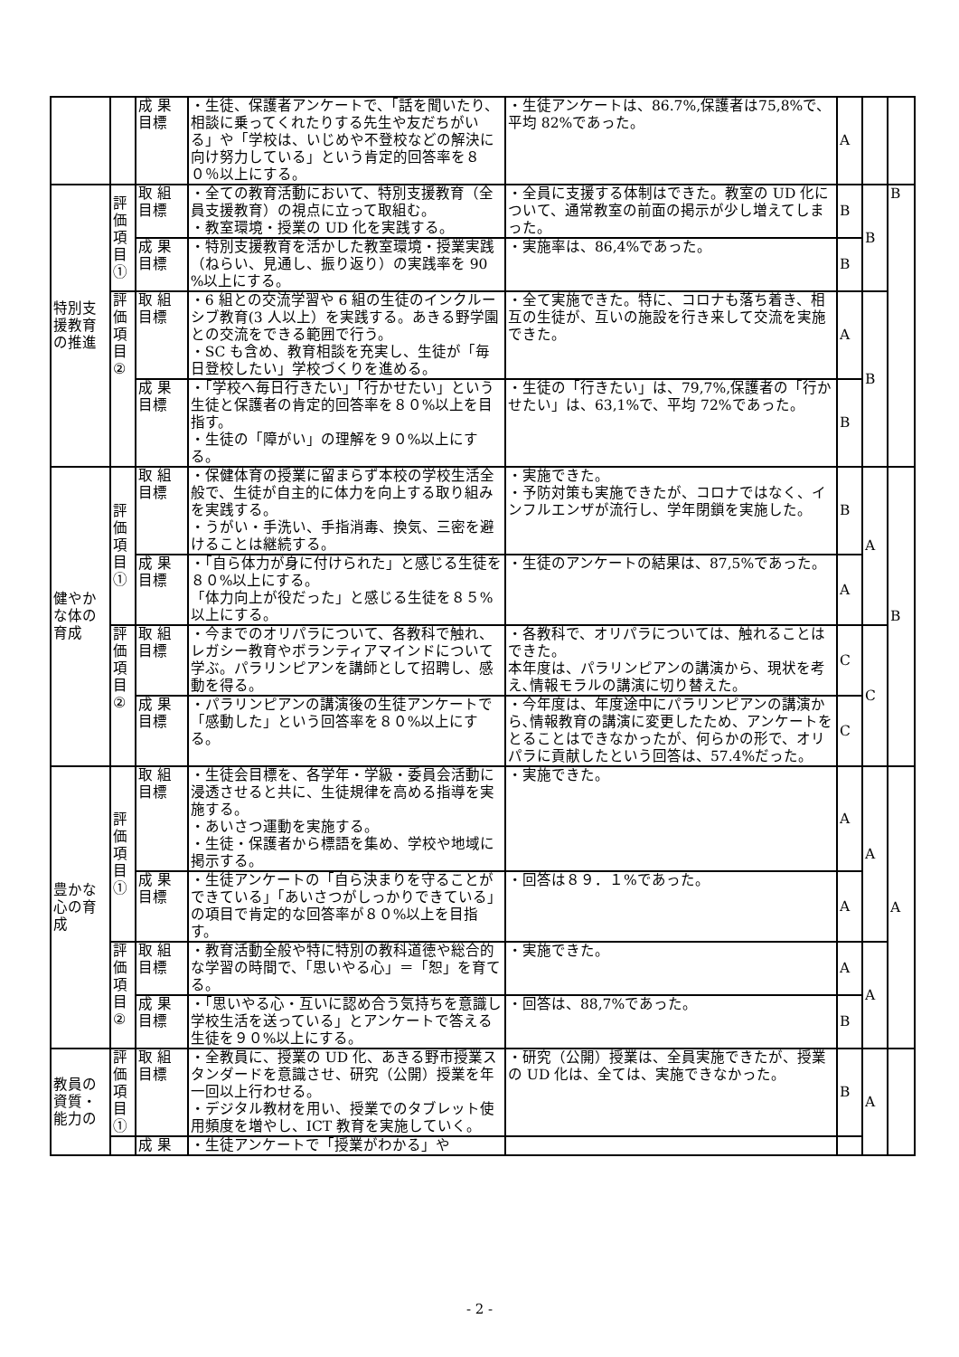| | | 成 果 目標 | ・生徒、保護者アンケートで、「話を聞いたり、相談に乗ってくれたりする先生や友だちがいる」や「学校は、いじめや不登校などの解決に向け努力している」という肯定的回答率を８０％以上にする。 | ・生徒アンケートは、86.7%,保護者は75,8%で、平均 82%であった。 | A | | |
| 特別支援教育の推進 | 評価項目① | 取 組 目標 | ・全ての教育活動において、特別支援教育（全員支援教育）の視点に立って取組む。 ・教室環境・授業の UD 化を実践する。 | ・全員に支援する体制はできた。教室の UD 化について、通常教室の前面の掲示が少し増えてしまった。 | B | B | B |
| | | 成 果 目標 | ・特別支援教育を活かした教室環境・授業実践（ねらい、見通し、振り返り）の実践率を 90 %以上にする。 | ・実施率は、86,4%であった。 | B | | |
| | 評 価 項 目 ② | 取 組 目標 | ・6 組との交流学習や 6 組の生徒のインクルーシブ教育(3 人以上）を実践する。あきる野学園との交流をできる範囲で行う。 ・SC も含め、教育相談を充実し、生徒が「毎日登校したい」学校づくりを進める。 | ・全て実施できた。特に、コロナも落ち着き、相互の生徒が、互いの施設を行き来して交流を実施できた。 | A | B | |
| | | 成 果 目標 | ・「学校へ毎日行きたい」「行かせたい」という生徒と保護者の肯定的回答率を８０%以上を目指す。 ・生徒の「障がい」の理解を９０%以上にする。 | ・生徒の「行きたい」は、79,7%,保護者の「行かせたい」は、63,1%で、平均 72%であった。 | B | | |
| 健やかな体の育成 | 評価項目① | 取 組 目標 | ・保健体育の授業に留まらず本校の学校生活全般で、生徒が自主的に体力を向上する取り組みを実践する。 ・うがい・手洗い、手指消毒、換気、三密を避けることは継続する。 | ・実施できた。 ・予防対策も実施できたが、コロナではなく、インフルエンザが流行し、学年閉鎖を実施した。 | B | A | B |
| | | 成 果 目標 | ・「自ら体力が身に付けられた」と感じる生徒を８０%以上にする。 「体力向上が役だった」と感じる生徒を８５%以上にする。 | ・生徒のアンケートの結果は、87,5%であった。 | A | | |
| | 評 価 項 目 ② | 取 組 目標 | ・今までのオリパラについて、各教科で触れ、レガシー教育やボランティアマインドについて学ぶ。パラリンピアンを講師として招聘し、感動を得る。 | ・各教科で、オリパラについては、触れることはできた。 本年度は、パラリンピアンの講演から、現状を考え､情報モラルの講演に切り替えた。 | C | C | |
| | | 成 果 目標 | ・パラリンピアンの講演後の生徒アンケートで「感動した」という回答率を８０%以上にする。 | ・今年度は、年度途中にパラリンピアンの講演から､情報教育の講演に変更したため、アンケートをとることはできなかったが、何らかの形で、オリパラに貢献したという回答は、57.4%だった。 | C | | |
| 豊かな心の育成 | 評価項目① | 取 組 目標 | ・生徒会目標を、各学年・学級・委員会活動に浸透させると共に、生徒規律を高める指導を実施する。 ・あいさつ運動を実施する。 ・生徒・保護者から標語を集め、学校や地域に掲示する。 | ・実施できた。 | A | A | A |
| | | 成 果 目標 | ・生徒アンケートの「自ら決まりを守ることができている」「あいさつがしっかりできている」の項目で肯定的な回答率が８０%以上を目指す。 | ・回答は８９．１%であった。 | A | | |
| | 評 価 項 目 ② | 取 組 目標 | ・教育活動全般や特に特別の教科道徳や総合的な学習の時間で、「思いやる心」＝「恕」を育てる。 | ・実施できた。 | A | A | |
| | | 成 果 目標 | ・「思いやる心・互いに認め合う気持ちを意識し学校生活を送っている」とアンケートで答える生徒を９０%以上にする。 | ・回答は、88,7%であった。 | B | | |
| 教員の資質・能力の | 評価項目① | 取 組 目標 | ・全教員に、授業の UD 化、あきる野市授業スタンダードを意識させ、研究（公開）授業を年一回以上行わせる。 ・デジタル教材を用い、授業でのタブレット使用頻度を増やし、ICT 教育を実施していく。 | ・研究（公開）授業は、全員実施できたが、授業の UD 化は、全ては、実施できなかった。 | B | A | |
| | | 成 果 | ・生徒アンケートで「授業がわかる」や | | | | |
- 2 -